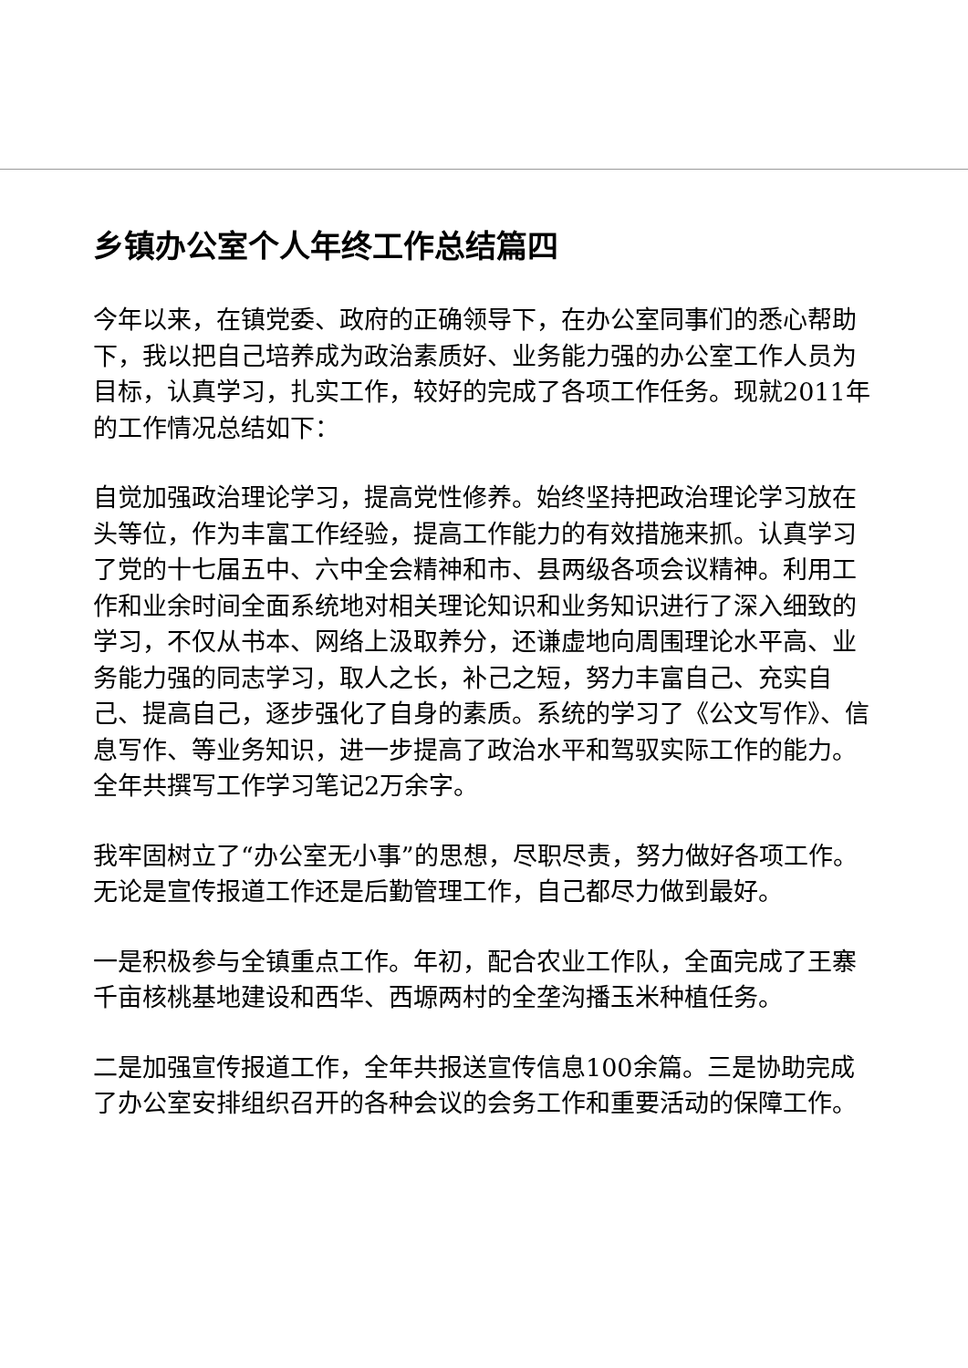乡镇办公室个人年终工作总结篇四
今年以来，在镇党委、政府的正确领导下，在办公室同事们的悉心帮助下，我以把自己培养成为政治素质好、业务能力强的办公室工作人员为目标，认真学习，扎实工作，较好的完成了各项工作任务。现就2011年的工作情况总结如下：
自觉加强政治理论学习，提高党性修养。始终坚持把政治理论学习放在头等位，作为丰富工作经验，提高工作能力的有效措施来抓。认真学习了党的十七届五中、六中全会精神和市、县两级各项会议精神。利用工作和业余时间全面系统地对相关理论知识和业务知识进行了深入细致的学习，不仅从书本、网络上汲取养分，还谦虚地向周围理论水平高、业务能力强的同志学习，取人之长，补己之短，努力丰富自己、充实自己、提高自己，逐步强化了自身的素质。系统的学习了《公文写作》、信息写作、等业务知识，进一步提高了政治水平和驾驭实际工作的能力。全年共撰写工作学习笔记2万余字。
我牢固树立了“办公室无小事”的思想，尽职尽责，努力做好各项工作。无论是宣传报道工作还是后勤管理工作，自己都尽力做到最好。
一是积极参与全镇重点工作。年初，配合农业工作队，全面完成了王寨千亩核桃基地建设和西华、西塬两村的全垄沟播玉米种植任务。
二是加强宣传报道工作，全年共报送宣传信息100余篇。三是协助完成了办公室安排组织召开的各种会议的会务工作和重要活动的保障工作。